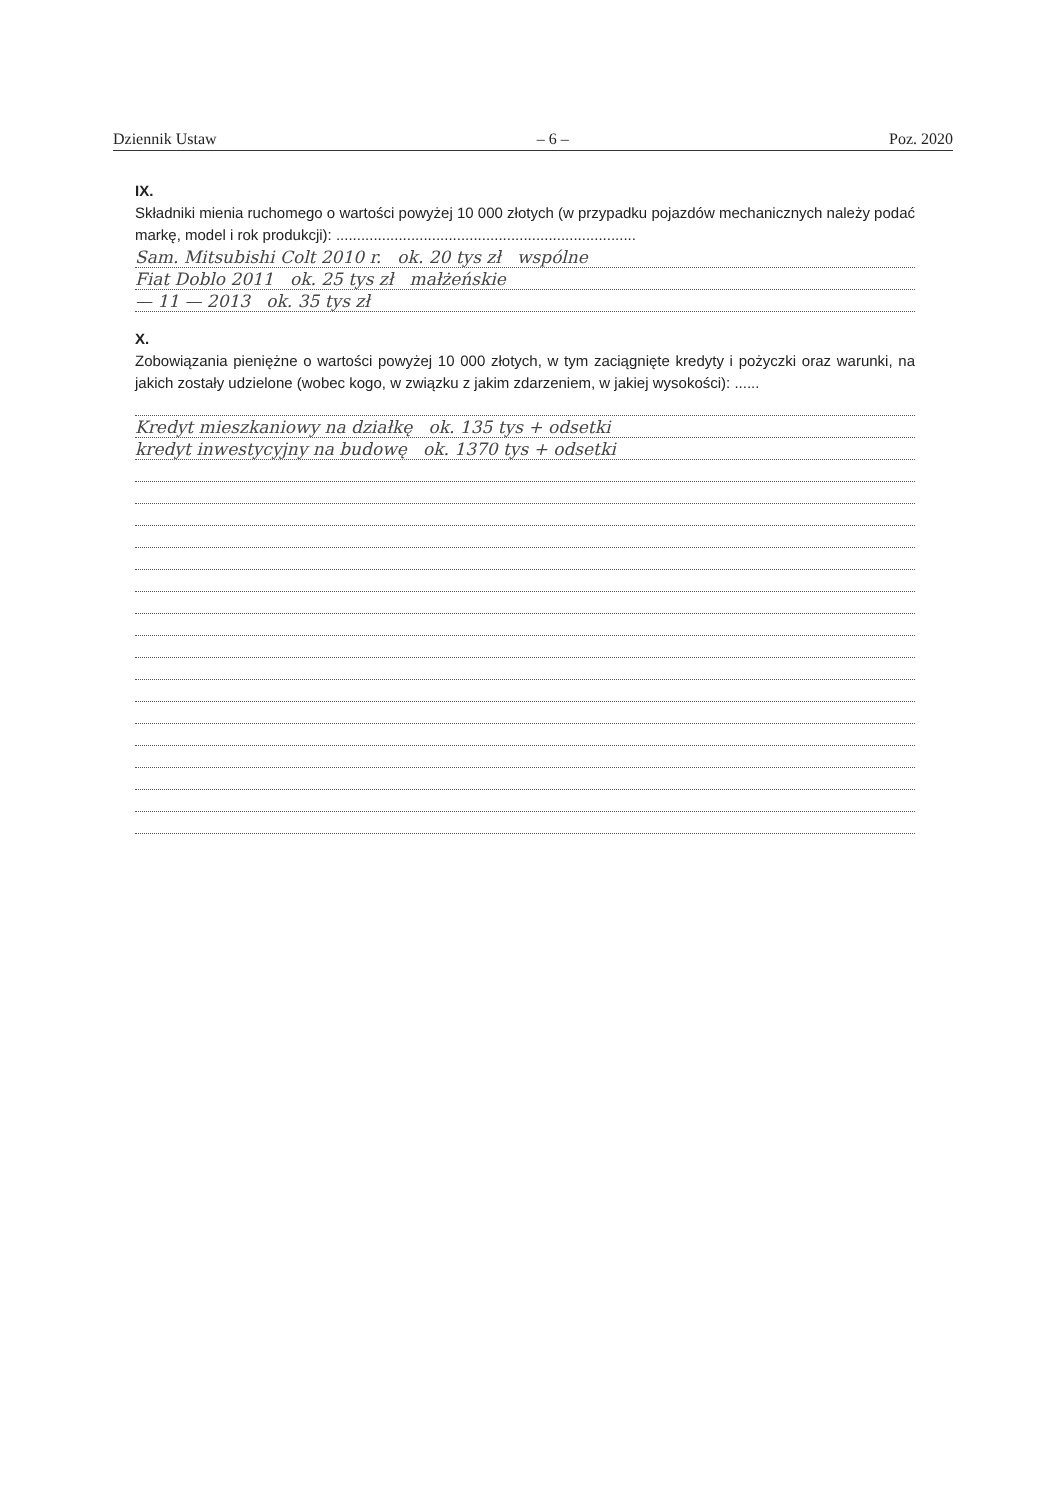Dziennik Ustaw – 6 – Poz. 2020
IX.
Składniki mienia ruchomego o wartości powyżej 10 000 złotych (w przypadku pojazdów mechanicznych należy podać markę, model i rok produkcji): ........................................................................
Sam. Mitsubishi Colt 2010 r. ok. 20 tys zł wspólne
Fiat Doblo 2011 ok. 25 tys zł małżeńskie
— 11 — 2013 ok. 35 tys zł
X.
Zobowiązania pieniężne o wartości powyżej 10 000 złotych, w tym zaciągnięte kredyty i pożyczki oraz warunki, na jakich zostały udzielone (wobec kogo, w związku z jakim zdarzeniem, w jakiej wysokości): ......
Kredyt mieszkaniowy na działkę ok. 135 tys + odsetki
kredyt inwestycyjny na budowę ok. 1370 tys + odsetki